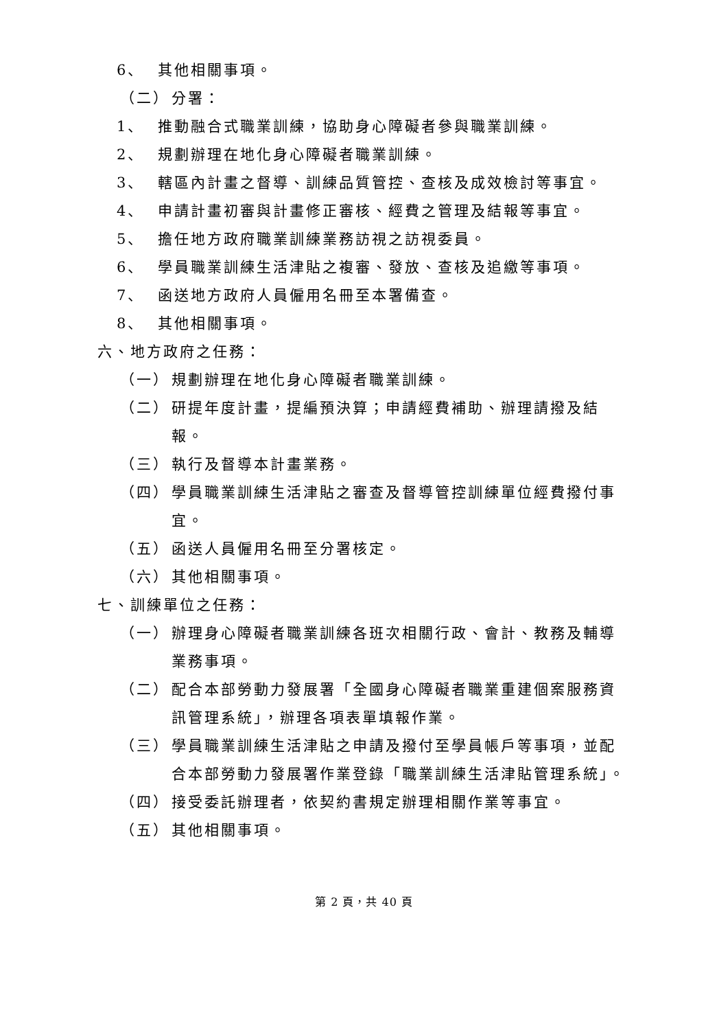6、 其他相關事項。
（二） 分署：
1、 推動融合式職業訓練，協助身心障礙者參與職業訓練。
2、 規劃辦理在地化身心障礙者職業訓練。
3、 轄區內計畫之督導、訓練品質管控、查核及成效檢討等事宜。
4、 申請計畫初審與計畫修正審核、經費之管理及結報等事宜。
5、 擔任地方政府職業訓練業務訪視之訪視委員。
6、 學員職業訓練生活津貼之複審、發放、查核及追繳等事項。
7、 函送地方政府人員僱用名冊至本署備查。
8、 其他相關事項。
六、地方政府之任務：
（一） 規劃辦理在地化身心障礙者職業訓練。
（二） 研提年度計畫，提編預決算；申請經費補助、辦理請撥及結報。
（三） 執行及督導本計畫業務。
（四） 學員職業訓練生活津貼之審查及督導管控訓練單位經費撥付事宜。
（五） 函送人員僱用名冊至分署核定。
（六） 其他相關事項。
七、訓練單位之任務：
（一） 辦理身心障礙者職業訓練各班次相關行政、會計、教務及輔導業務事項。
（二） 配合本部勞動力發展署「全國身心障礙者職業重建個案服務資訊管理系統」，辦理各項表單填報作業。
（三） 學員職業訓練生活津貼之申請及撥付至學員帳戶等事項，並配合本部勞動力發展署作業登錄「職業訓練生活津貼管理系統」。
（四） 接受委託辦理者，依契約書規定辦理相關作業等事宜。
（五） 其他相關事項。
第 2 頁，共 40 頁